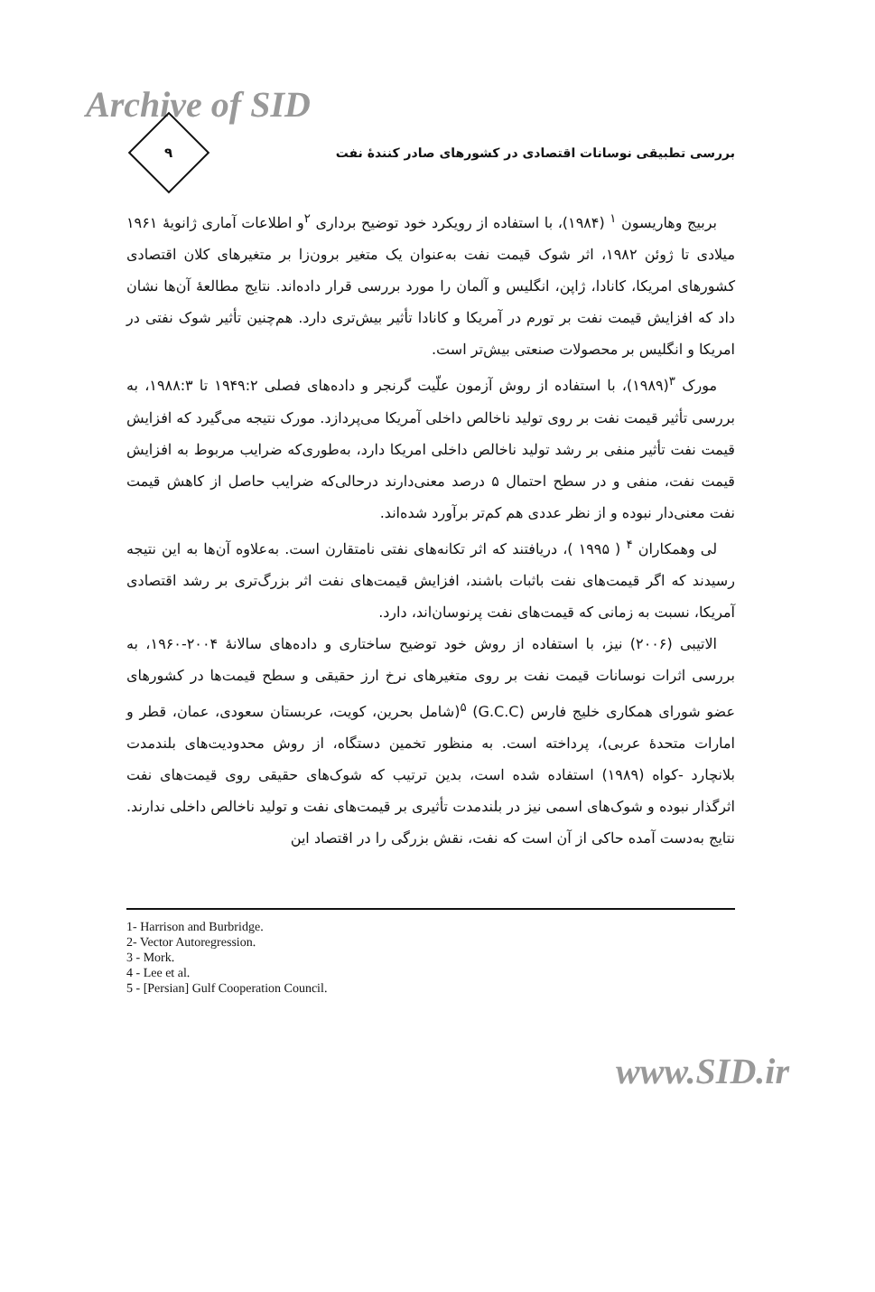Archive of SID
۹
بررسی تطبیقی نوسانات اقتصادی در کشورهای صادر کنندهٔ نفت
بربیج وهاریسون <sup>۱</sup> (۱۹۸۴)، با استفاده از رویکرد خود توضیح برداری <sup>۲</sup>و اطلاعات آماری ژانویهٔ ۱۹۶۱ میلادی تا ژوئن ۱۹۸۲، اثر شوک قیمت نفت به‌عنوان یک متغیر برون‌زا بر متغیرهای کلان اقتصادی کشورهای امریکا، کانادا، ژاپن، انگلیس و آلمان را مورد بررسی قرار داده‌اند. نتایج مطالعهٔ آن‌ها نشان داد که افزایش قیمت نفت بر تورم در آمریکا و کانادا تأثیر بیش‌تری دارد. هم‌چنین تأثیر شوک نفتی در امریکا و انگلیس بر محصولات صنعتی بیش‌تر است.
مورک <sup>۳</sup>(۱۹۸۹)، با استفاده از روش آزمون علّیت گرنجر و داده‌های فصلی ۱۹۴۹:۲ تا ۱۹۸۸:۳، به بررسی تأثیر قیمت نفت بر روی تولید ناخالص داخلی آمریکا می‌پردازد. مورک نتیجه می‌گیرد که افزایش قیمت نفت تأثیر منفی بر رشد تولید ناخالص داخلی امریکا دارد، به‌طوری‌که ضرایب مربوط به افزایش قیمت نفت، منفی و در سطح احتمال ۵ درصد معنی‌دارند درحالی‌که ضرایب حاصل از کاهش قیمت نفت معنی‌دار نبوده و از نظر عددی هم کم‌تر برآورد شده‌اند.
لی وهمکاران <sup>۴</sup> ( ۱۹۹۵ )، دریافتند که اثر تکانه‌های نفتی نامتقارن است. به‌علاوه آن‌ها به این نتیجه رسیدند که اگر قیمت‌های نفت باثبات باشند، افزایش قیمت‌های نفت اثر بزرگ‌تری بر رشد اقتصادی آمریکا، نسبت به زمانی که قیمت‌های نفت پرنوسان‌اند، دارد.
الاتیبی (۲۰۰۶) نیز، با استفاده از روش خود توضیح ساختاری و داده‌های سالانهٔ ۲۰۰۴-۱۹۶۰، به بررسی اثرات نوسانات قیمت نفت بر روی متغیرهای نرخ ارز حقیقی و سطح قیمت‌ها در کشورهای عضو شورای همکاری خلیج فارس (G.C.C) <sup>۵</sup>(شامل بحرین، کویت، عربستان سعودی، عمان، قطر و امارات متحدهٔ عربی)، پرداخته است. به منظور تخمین دستگاه، از روش محدودیت‌های بلندمدت بلانچارد -کواه (۱۹۸۹) استفاده شده است، بدین ترتیب که شوک‌های حقیقی روی قیمت‌های نفت اثرگذار نبوده و شوک‌های اسمی نیز در بلندمدت تأثیری بر قیمت‌های نفت و تولید ناخالص داخلی ندارند. نتایج به‌دست آمده حاکی از آن است که نفت، نقش بزرگی را در اقتصاد این
1- Harrison and Burbridge.
2- Vector Autoregression.
3 - Mork.
4 - Lee et al.
5 - [Persian] Gulf Cooperation Council.
www.SID.ir